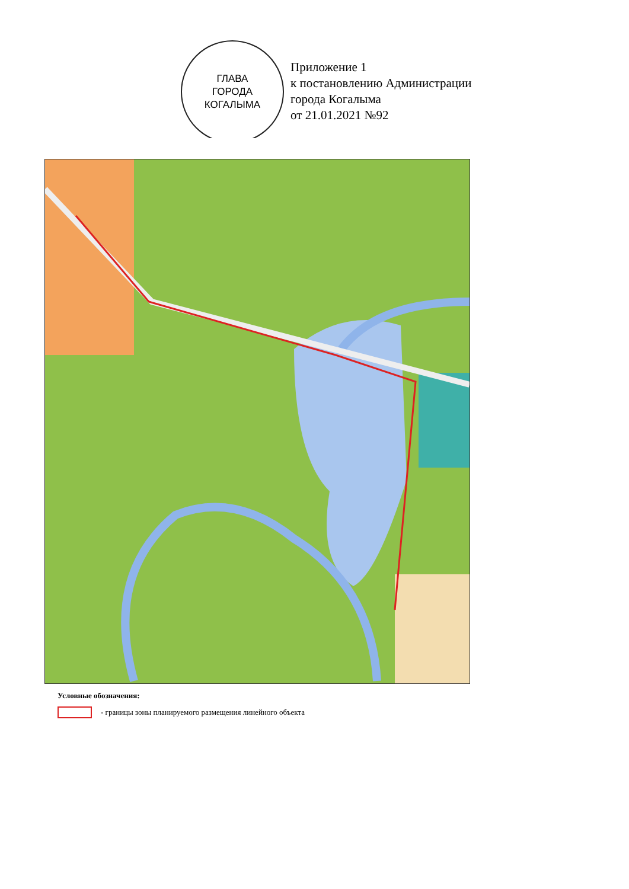ГЛАВА
ГОРОДА
КОГАЛЫМА
Приложение 1
к постановлению Администрации
города Когалыма
от 21.01.2021 №92
Условные обозначения:
- границы зоны планируемого размещения линейного объекта